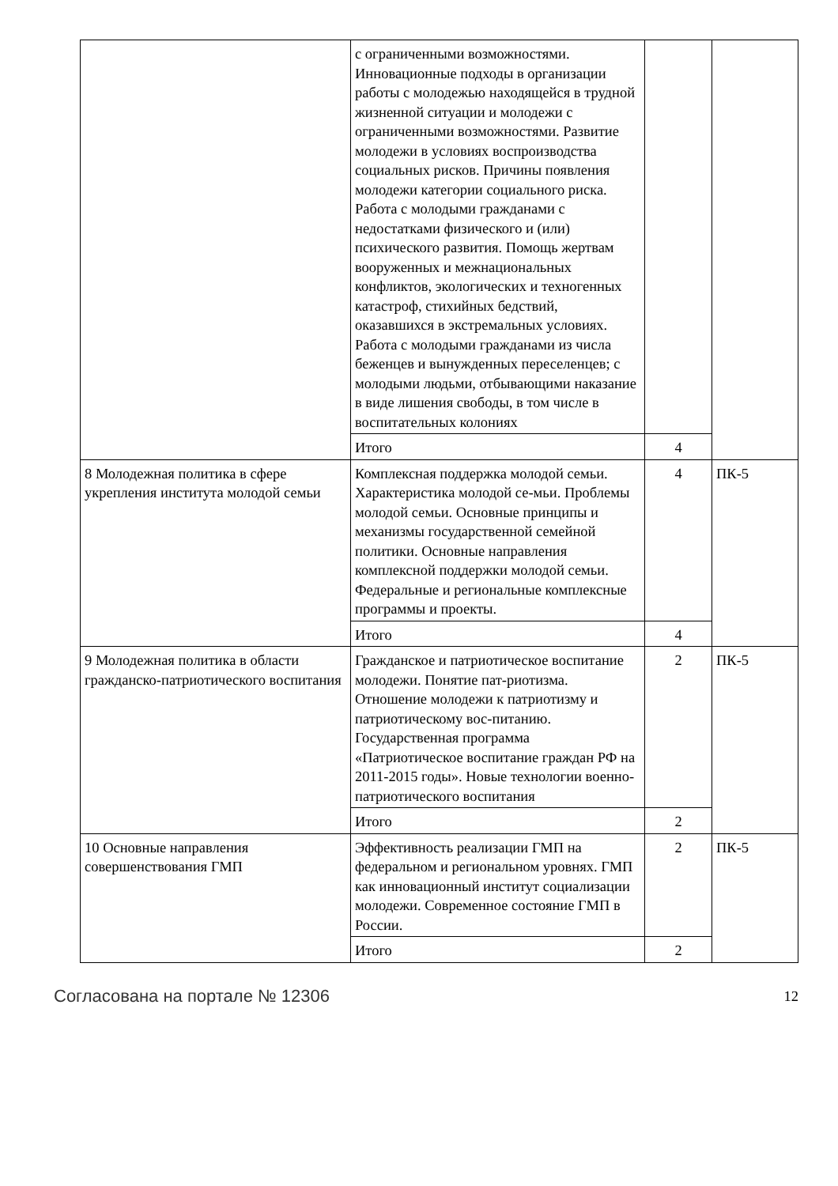| | с ограниченными возможностями. Инновационные подходы в организации работы с молодежью находящейся в трудной жизненной ситуации и молодежи с ограниченными возможностями. Развитие молодежи в условиях воспроизводства социальных рисков. Причины появления молодежи категории социального риска. Работа с молодыми гражданами с недостатками физического и (или) психического развития. Помощь жертвам вооруженных и межнациональных конфликтов, экологических и техногенных катастроф, стихийных бедствий, оказавшихся в экстремальных условиях. Работа с молодыми гражданами из числа беженцев и вынужденных переселенцев; с молодыми людьми, отбывающими наказание в виде лишения свободы, в том числе в воспитательных колониях | | |
| | Итого | 4 | |
| 8 Молодежная политика в сфере укрепления института молодой семьи | Комплексная поддержка молодой семьи. Характеристика молодой се-мьи. Проблемы молодой семьи. Основные принципы и механизмы государственной семейной политики. Основные направления комплексной поддержки молодой семьи. Федеральные и региональные комплексные программы и проекты. | 4 | ПК-5 |
| | Итого | 4 | |
| 9 Молодежная политика в области гражданско-патриотического воспитания | Гражданское и патриотическое воспитание молодежи. Понятие пат-риотизма. Отношение молодежи к патриотизму и патриотическому вос-питанию. Государственная программа «Патриотическое воспитание граждан РФ на 2011-2015 годы». Новые технологии военно-патриотического воспитания | 2 | ПК-5 |
| | Итого | 2 | |
| 10 Основные направления совершенствования ГМП | Эффективность реализации ГМП на федеральном и региональном уровнях. ГМП как инновационный институт социализации молодежи. Современное состояние ГМП в России. | 2 | ПК-5 |
| | Итого | 2 | |
Согласована на портале № 12306 12